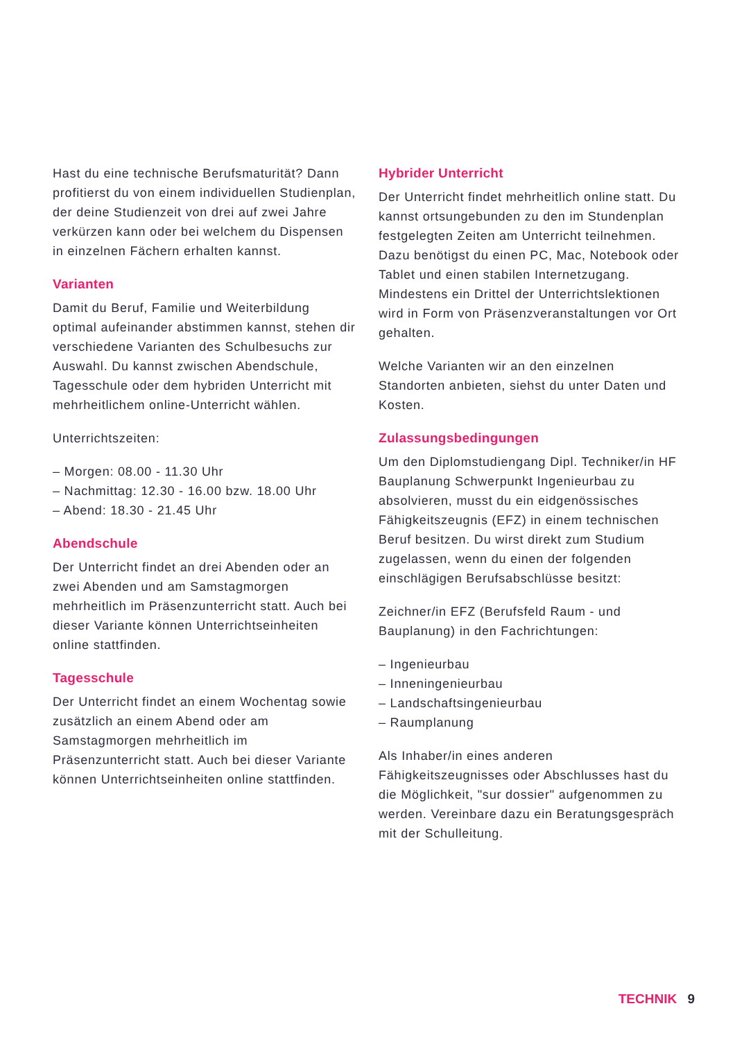Hast du eine technische Berufsmaturität? Dann profitierst du von einem individuellen Studienplan, der deine Studienzeit von drei auf zwei Jahre verkürzen kann oder bei welchem du Dispensen in einzelnen Fächern erhalten kannst.
Varianten
Damit du Beruf, Familie und Weiterbildung optimal aufeinander abstimmen kannst, stehen dir verschiedene Varianten des Schulbesuchs zur Auswahl. Du kannst zwischen Abendschule, Tagesschule oder dem hybriden Unterricht mit mehrheitlichem online-Unterricht wählen.
Unterrichtszeiten:
– Morgen: 08.00 - 11.30 Uhr
– Nachmittag: 12.30 - 16.00 bzw. 18.00 Uhr
– Abend: 18.30 - 21.45 Uhr
Abendschule
Der Unterricht findet an drei Abenden oder an zwei Abenden und am Samstagmorgen mehrheitlich im Präsenzunterricht statt. Auch bei dieser Variante können Unterrichtseinheiten online stattfinden.
Tagesschule
Der Unterricht findet an einem Wochentag sowie zusätzlich an einem Abend oder am Samstagmorgen mehrheitlich im Präsenzunterricht statt. Auch bei dieser Variante können Unterrichtseinheiten online stattfinden.
Hybrider Unterricht
Der Unterricht findet mehrheitlich online statt. Du kannst ortsungebunden zu den im Stundenplan festgelegten Zeiten am Unterricht teilnehmen. Dazu benötigst du einen PC, Mac, Notebook oder Tablet und einen stabilen Internetzugang. Mindestens ein Drittel der Unterrichtslektionen wird in Form von Präsenzveranstaltungen vor Ort gehalten.
Welche Varianten wir an den einzelnen Standorten anbieten, siehst du unter Daten und Kosten.
Zulassungsbedingungen
Um den Diplomstudiengang Dipl. Techniker/in HF Bauplanung Schwerpunkt Ingenieurbau zu absolvieren, musst du ein eidgenössisches Fähigkeitszeugnis (EFZ) in einem technischen Beruf besitzen. Du wirst direkt zum Studium zugelassen, wenn du einen der folgenden einschlägigen Berufsabschlüsse besitzt:
Zeichner/in EFZ (Berufsfeld Raum - und Bauplanung) in den Fachrichtungen:
– Ingenieurbau
– Inneningenieurbau
– Landschaftsingenieurbau
– Raumplanung
Als Inhaber/in eines anderen Fähigkeitszeugnisses oder Abschlusses hast du die Möglichkeit, "sur dossier" aufgenommen zu werden. Vereinbare dazu ein Beratungsgespräch mit der Schulleitung.
TECHNIK 9